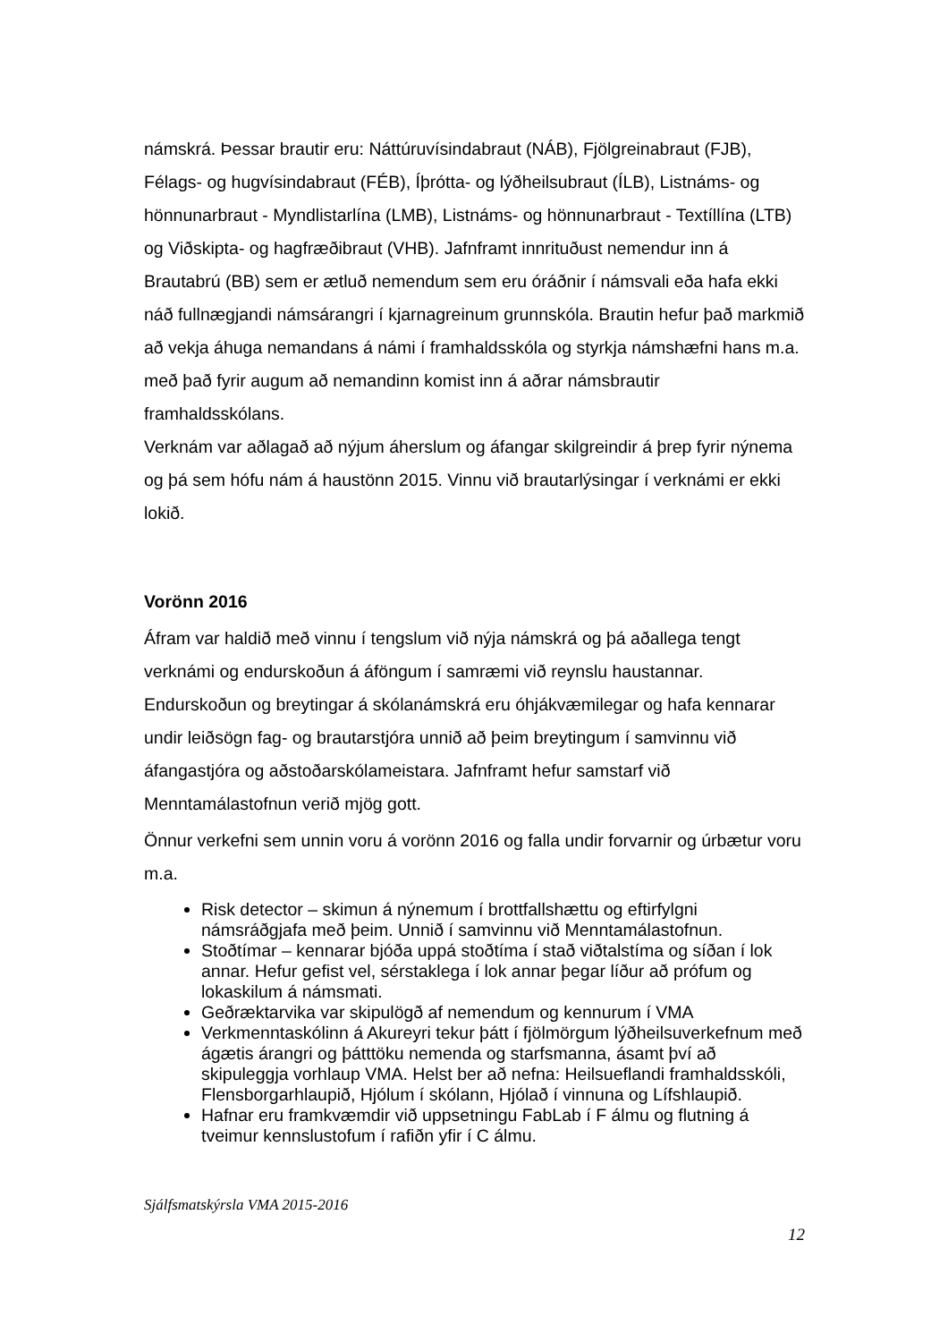námskrá. Þessar brautir eru: Náttúruvísindabraut (NÁB), Fjölgreinabraut (FJB), Félags- og hugvísindabraut (FÉB), Íþrótta- og lýðheilsubraut (ÍLB), Listnáms- og hönnunarbraut - Myndlistarlína (LMB), Listnáms- og hönnunarbraut - Textíllína (LTB) og Viðskipta- og hagfræðibraut (VHB). Jafnframt innrituðust nemendur inn á Brautabrú (BB) sem er ætluð nemendum sem eru óráðnir í námsvali eða hafa ekki náð fullnægjandi námsárangri í kjarnagreinum grunnskóla. Brautin hefur það markmið að vekja áhuga nemandans á námi í framhaldsskóla og styrkja námshæfni hans m.a. með það fyrir augum að nemandinn komist inn á aðrar námsbrautir framhaldsskólans.
Verknám var aðlagað að nýjum áherslum og áfangar skilgreindir á þrep fyrir nýnema og þá sem hófu nám á haustönn 2015. Vinnu við brautarlýsingar í verknámi er ekki lokið.
Vorönn 2016
Áfram var haldið með vinnu í tengslum við nýja námskrá og þá aðallega tengt verknámi og endurskoðun á áföngum í samræmi við reynslu haustannar. Endurskoðun og breytingar á skólanámskrá eru óhjákvæmilegar og hafa kennarar undir leiðsögn fag- og brautarstjóra unnið að þeim breytingum í samvinnu við áfangastjóra og aðstoðarskólameistara. Jafnframt hefur samstarf við Menntamálastofnun verið mjög gott.
Önnur verkefni sem unnin voru á vorönn 2016 og falla undir forvarnir og úrbætur voru m.a.
Risk detector – skimun á nýnemum í brottfallshættu og eftirfylgni námsráðgjafa með þeim. Unnið í samvinnu við Menntamálastofnun.
Stoðtímar – kennarar bjóða uppá stoðtíma í stað viðtalstíma og síðan í lok annar. Hefur gefist vel, sérstaklega í lok annar þegar líður að prófum og lokaskilum á námsmati.
Geðræktarvika var skipulögð af nemendum og kennurum í VMA
Verkmenntaskólinn á Akureyri tekur þátt í fjölmörgum lýðheilsuverkefnum með ágætis árangri og þátttöku nemenda og starfsmanna, ásamt því að skipuleggja vorhlaup VMA. Helst ber að nefna: Heilsueflandi framhaldsskóli, Flensborgarhlaupið, Hjólum í skólann, Hjólað í vinnuna og Lífshlaupið.
Hafnar eru framkvæmdir við uppsetningu FabLab í F álmu og flutning á tveimur kennslustofum í rafiðn yfir í C álmu.
Sjálfsmatskýrsla VMA 2015-2016
12